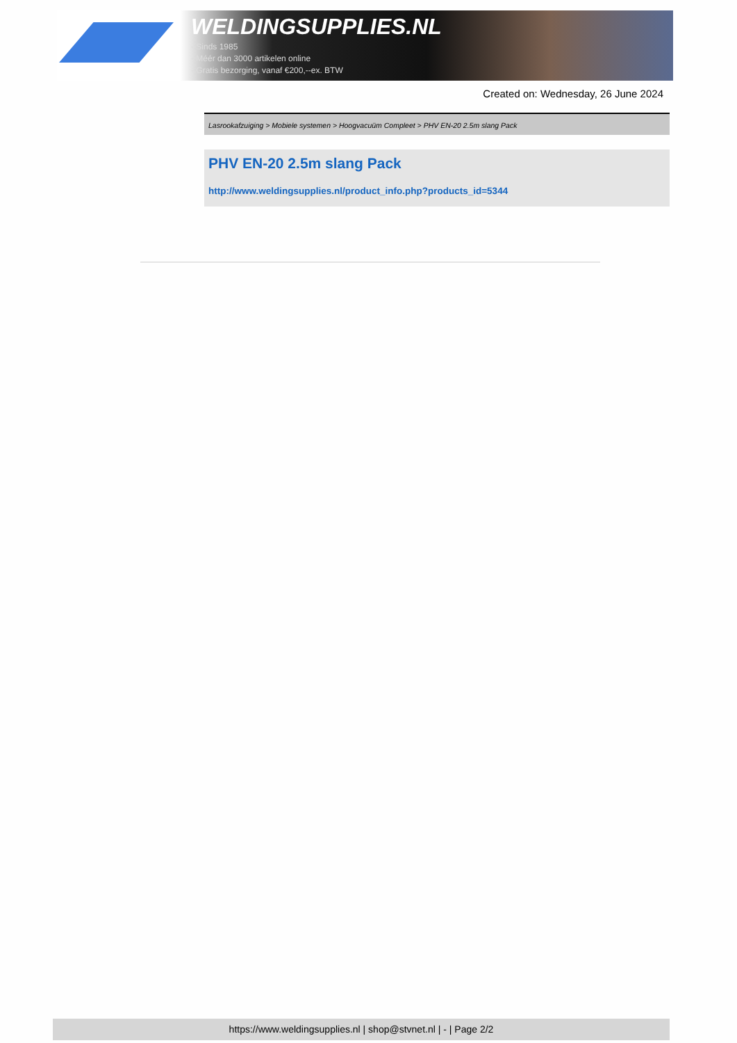WELDINGSUPPLIES.NL
- Sinds 1985
- Méér dan 3000 artikelen online
- Gratis bezorging, vanaf €200,--ex. BTW
Created on: Wednesday, 26 June 2024
Lasrookafzuiging > Mobiele systemen > Hoogvacuüm Compleet > PHV EN-20 2.5m slang Pack
PHV EN-20 2.5m slang Pack
http://www.weldingsupplies.nl/product_info.php?products_id=5344
https://www.weldingsupplies.nl | shop@stvnet.nl | - | Page 2/2